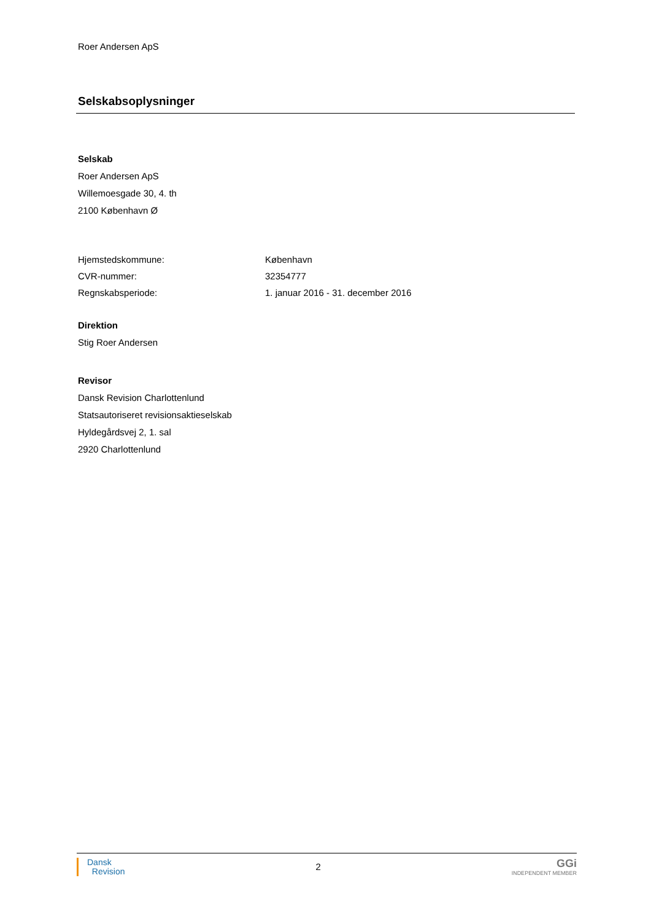Roer Andersen ApS
Selskabsoplysninger
Selskab
Roer Andersen ApS
Willemoesgade 30, 4. th
2100 København Ø
Hjemstedskommune: København
CVR-nummer: 32354777
Regnskabsperiode: 1. januar 2016 - 31. december 2016
Direktion
Stig Roer Andersen
Revisor
Dansk Revision Charlottenlund
Statsautoriseret revisionsaktieselskab
Hyldegårdsvej 2, 1. sal
2920 Charlottenlund
Dansk
Revision
2
GGi
INDEPENDENT MEMBER